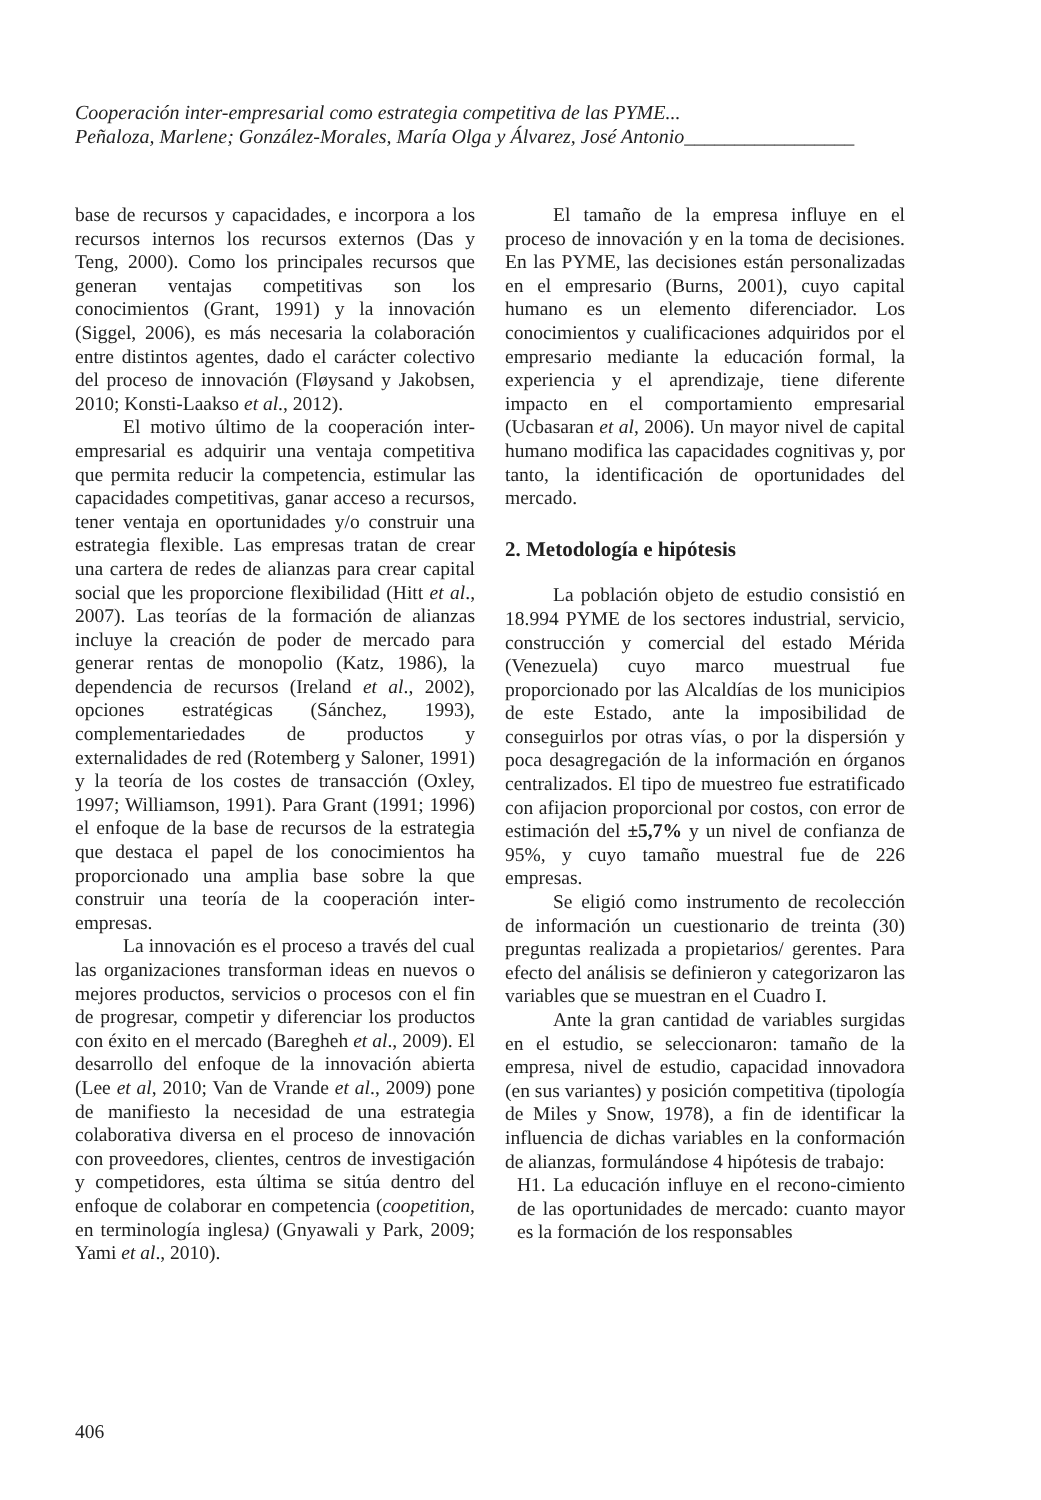Cooperación inter-empresarial como estrategia competitiva de las PYME...
Peñaloza, Marlene; González-Morales, María Olga y Álvarez, José Antonio_________________
base de recursos y capacidades, e incorpora a los recursos internos los recursos externos (Das y Teng, 2000). Como los principales recursos que generan ventajas competitivas son los conocimientos (Grant, 1991) y la innovación (Siggel, 2006), es más necesaria la colaboración entre distintos agentes, dado el carácter colectivo del proceso de innovación (Fløysand y Jakobsen, 2010; Konsti-Laakso et al., 2012).
El motivo último de la cooperación inter-empresarial es adquirir una ventaja competitiva que permita reducir la competencia, estimular las capacidades competitivas, ganar acceso a recursos, tener ventaja en oportunidades y/o construir una estrategia flexible. Las empresas tratan de crear una cartera de redes de alianzas para crear capital social que les proporcione flexibilidad (Hitt et al., 2007). Las teorías de la formación de alianzas incluye la creación de poder de mercado para generar rentas de monopolio (Katz, 1986), la dependencia de recursos (Ireland et al., 2002), opciones estratégicas (Sánchez, 1993), complementariedades de productos y externalidades de red (Rotemberg y Saloner, 1991) y la teoría de los costes de transacción (Oxley, 1997; Williamson, 1991). Para Grant (1991; 1996) el enfoque de la base de recursos de la estrategia que destaca el papel de los conocimientos ha proporcionado una amplia base sobre la que construir una teoría de la cooperación inter-empresas.
La innovación es el proceso a través del cual las organizaciones transforman ideas en nuevos o mejores productos, servicios o procesos con el fin de progresar, competir y diferenciar los productos con éxito en el mercado (Baregheh et al., 2009). El desarrollo del enfoque de la innovación abierta (Lee et al, 2010; Van de Vrande et al., 2009) pone de manifiesto la necesidad de una estrategia colaborativa diversa en el proceso de innovación con proveedores, clientes, centros de investigación y competidores, esta última se sitúa dentro del enfoque de colaborar en competencia (coopetition, en terminología inglesa) (Gnyawali y Park, 2009; Yami et al., 2010).
El tamaño de la empresa influye en el proceso de innovación y en la toma de decisiones. En las PYME, las decisiones están personalizadas en el empresario (Burns, 2001), cuyo capital humano es un elemento diferenciador. Los conocimientos y cualificaciones adquiridos por el empresario mediante la educación formal, la experiencia y el aprendizaje, tiene diferente impacto en el comportamiento empresarial (Ucbasaran et al, 2006). Un mayor nivel de capital humano modifica las capacidades cognitivas y, por tanto, la identificación de oportunidades del mercado.
2. Metodología e hipótesis
La población objeto de estudio consistió en 18.994 PYME de los sectores industrial, servicio, construcción y comercial del estado Mérida (Venezuela) cuyo marco muestrual fue proporcionado por las Alcaldías de los municipios de este Estado, ante la imposibilidad de conseguirlos por otras vías, o por la dispersión y poca desagregación de la información en órganos centralizados. El tipo de muestreo fue estratificado con afijacion proporcional por costos, con error de estimación del ±5,7% y un nivel de confianza de 95%, y cuyo tamaño muestral fue de 226 empresas.
Se eligió como instrumento de recolección de información un cuestionario de treinta (30) preguntas realizada a propietarios/ gerentes. Para efecto del análisis se definieron y categorizaron las variables que se muestran en el Cuadro I.
Ante la gran cantidad de variables surgidas en el estudio, se seleccionaron: tamaño de la empresa, nivel de estudio, capacidad innovadora (en sus variantes) y posición competitiva (tipología de Miles y Snow, 1978), a fin de identificar la influencia de dichas variables en la conformación de alianzas, formulándose 4 hipótesis de trabajo:
H1. La educación influye en el recono-cimiento de las oportunidades de mercado: cuanto mayor es la formación de los responsables
406